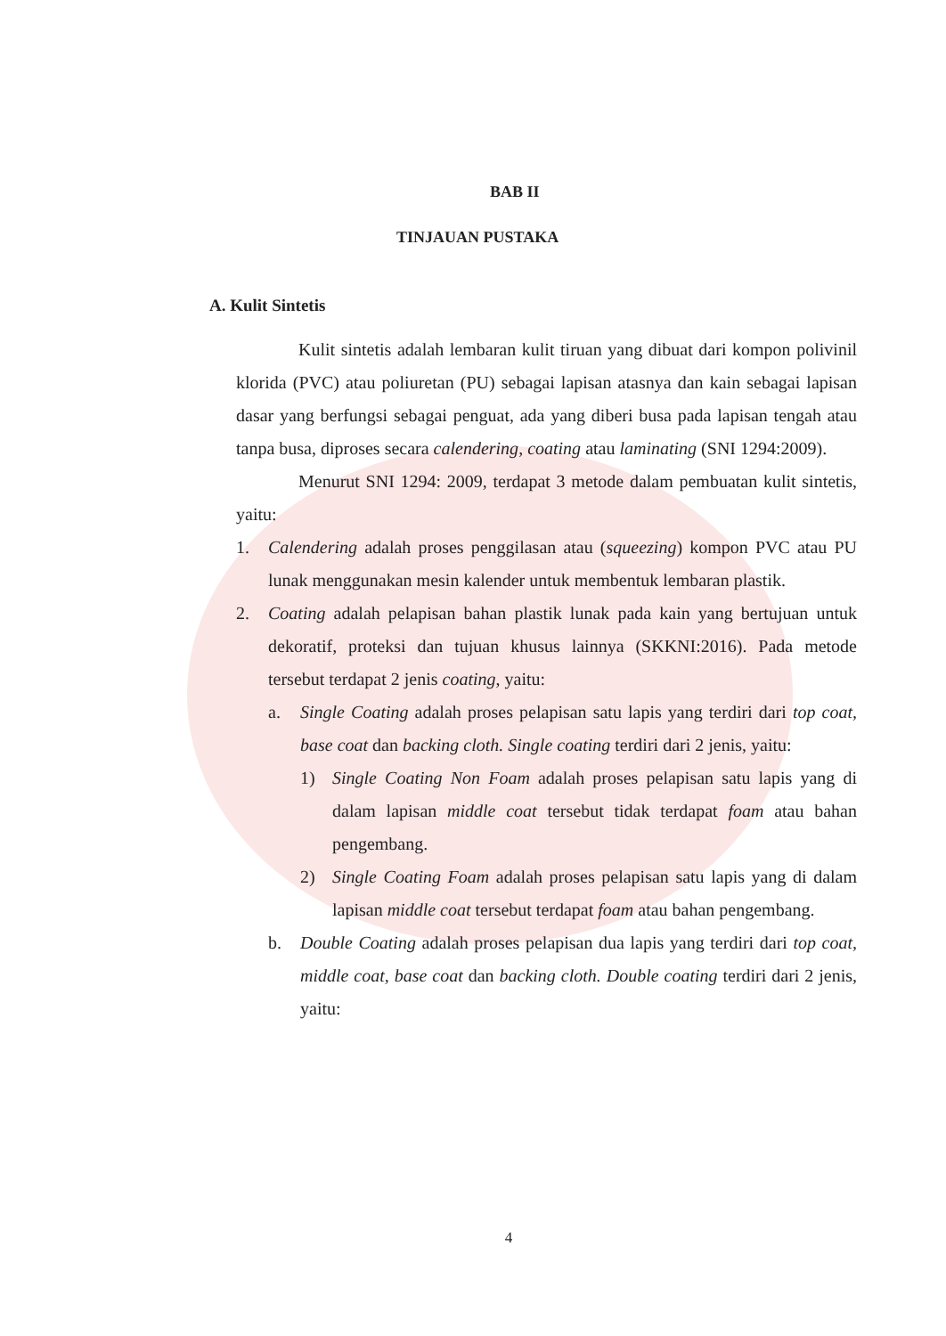BAB II
TINJAUAN PUSTAKA
A. Kulit Sintetis
Kulit sintetis adalah lembaran kulit tiruan yang dibuat dari kompon polivinil klorida (PVC) atau poliuretan (PU) sebagai lapisan atasnya dan kain sebagai lapisan dasar yang berfungsi sebagai penguat, ada yang diberi busa pada lapisan tengah atau tanpa busa, diproses secara calendering, coating atau laminating (SNI 1294:2009).
Menurut SNI 1294: 2009, terdapat 3 metode dalam pembuatan kulit sintetis, yaitu:
1. Calendering adalah proses penggilasan atau (squeezing) kompon PVC atau PU lunak menggunakan mesin kalender untuk membentuk lembaran plastik.
2. Coating adalah pelapisan bahan plastik lunak pada kain yang bertujuan untuk dekoratif, proteksi dan tujuan khusus lainnya (SKKNI:2016). Pada metode tersebut terdapat 2 jenis coating, yaitu:
a. Single Coating adalah proses pelapisan satu lapis yang terdiri dari top coat, base coat dan backing cloth. Single coating terdiri dari 2 jenis, yaitu:
1) Single Coating Non Foam adalah proses pelapisan satu lapis yang di dalam lapisan middle coat tersebut tidak terdapat foam atau bahan pengembang.
2) Single Coating Foam adalah proses pelapisan satu lapis yang di dalam lapisan middle coat tersebut terdapat foam atau bahan pengembang.
b. Double Coating adalah proses pelapisan dua lapis yang terdiri dari top coat, middle coat, base coat dan backing cloth. Double coating terdiri dari 2 jenis, yaitu:
4